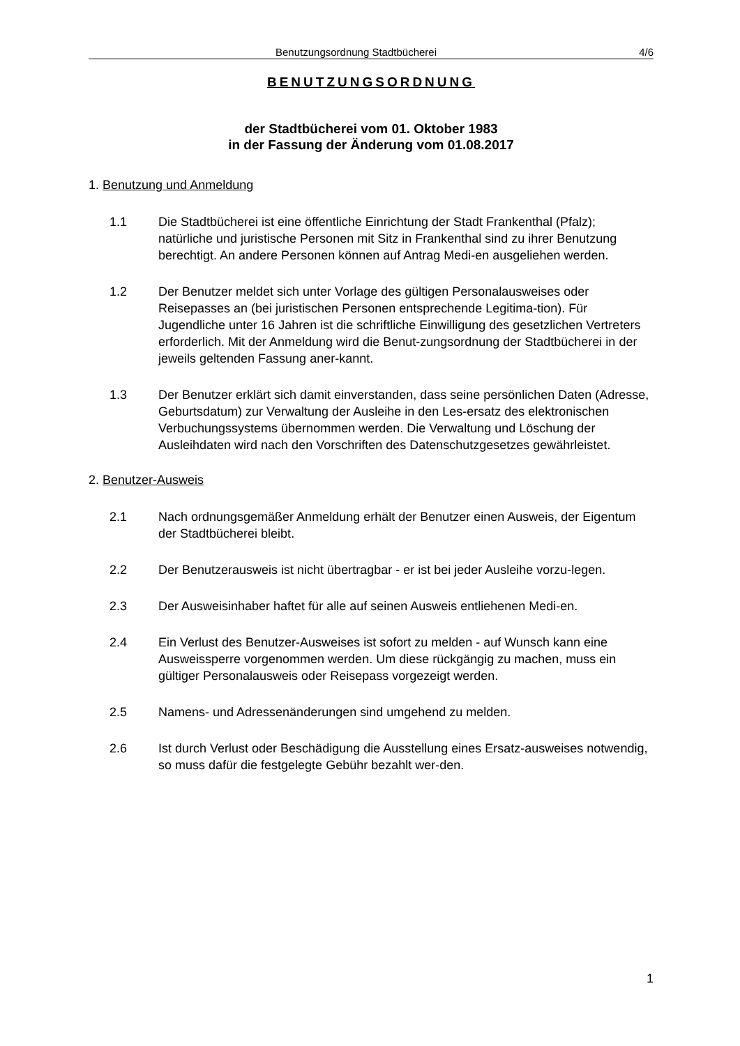Benutzungsordnung Stadtbücherei 4/6
BENUTZUNGSORDNUNG
der Stadtbücherei vom 01. Oktober 1983
in der Fassung der Änderung vom 01.08.2017
1. Benutzung und Anmeldung
1.1 Die Stadtbücherei ist eine öffentliche Einrichtung der Stadt Frankenthal (Pfalz); natürliche und juristische Personen mit Sitz in Frankenthal sind zu ihrer Benutzung berechtigt. An andere Personen können auf Antrag Medi-en ausgeliehen werden.
1.2 Der Benutzer meldet sich unter Vorlage des gültigen Personalausweises oder Reisepasses an (bei juristischen Personen entsprechende Legitima-tion). Für Jugendliche unter 16 Jahren ist die schriftliche Einwilligung des gesetzlichen Vertreters erforderlich. Mit der Anmeldung wird die Benut-zungsordnung der Stadtbücherei in der jeweils geltenden Fassung aner-kannt.
1.3 Der Benutzer erklärt sich damit einverstanden, dass seine persönlichen Daten (Adresse, Geburtsdatum) zur Verwaltung der Ausleihe in den Les-ersatz des elektronischen Verbuchungssystems übernommen werden. Die Verwaltung und Löschung der Ausleihdaten wird nach den Vorschriften des Datenschutzgesetzes gewährleistet.
2. Benutzer-Ausweis
2.1 Nach ordnungsgemäßer Anmeldung erhält der Benutzer einen Ausweis, der Eigentum der Stadtbücherei bleibt.
2.2 Der Benutzerausweis ist nicht übertragbar - er ist bei jeder Ausleihe vorzu-legen.
2.3 Der Ausweisinhaber haftet für alle auf seinen Ausweis entliehenen Medi-en.
2.4 Ein Verlust des Benutzer-Ausweises ist sofort zu melden - auf Wunsch kann eine Ausweissperre vorgenommen werden. Um diese rückgängig zu machen, muss ein gültiger Personalausweis oder Reisepass vorgezeigt werden.
2.5 Namens- und Adressenänderungen sind umgehend zu melden.
2.6 Ist durch Verlust oder Beschädigung die Ausstellung eines Ersatz-ausweises notwendig, so muss dafür die festgelegte Gebühr bezahlt wer-den.
1